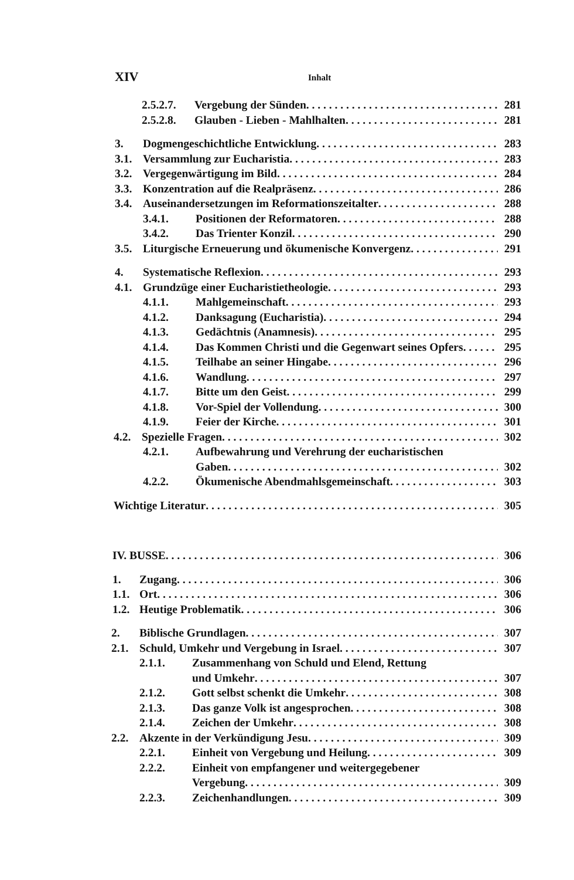XIV Inhalt
2.5.2.7. Vergebung der Sünden 281
2.5.2.8. Glauben - Lieben - Mahlhalten 281
3. Dogmengeschichtliche Entwicklung 283
3.1. Versammlung zur Eucharistia 283
3.2. Vergegenwärtigung im Bild 284
3.3. Konzentration auf die Realpräsenz 286
3.4. Auseinandersetzungen im Reformationszeitalter 288
3.4.1. Positionen der Reformatoren 288
3.4.2. Das Trienter Konzil 290
3.5. Liturgische Erneuerung und ökumenische Konvergenz 291
4. Systematische Reflexion 293
4.1. Grundzüge einer Eucharistietheologie 293
4.1.1. Mahlgemeinschaft 293
4.1.2. Danksagung (Eucharistia) 294
4.1.3. Gedächtnis (Anamnesis) 295
4.1.4. Das Kommen Christi und die Gegenwart seines Opfers 295
4.1.5. Teilhabe an seiner Hingabe 296
4.1.6. Wandlung 297
4.1.7. Bitte um den Geist 299
4.1.8. Vor-Spiel der Vollendung 300
4.1.9. Feier der Kirche 301
4.2. Spezielle Fragen 302
4.2.1. Aufbewahrung und Verehrung der eucharistischen
Gaben 302
4.2.2. Ökumenische Abendmahlsgemeinschaft 303
Wichtige Literatur 305
IV. BUSSE 306
1. Zugang 306
1.1. Ort 306
1.2. Heutige Problematik 306
2. Biblische Grundlagen 307
2.1. Schuld, Umkehr und Vergebung in Israel 307
2.1.1. Zusammenhang von Schuld und Elend, Rettung
und Umkehr 307
2.1.2. Gott selbst schenkt die Umkehr 308
2.1.3. Das ganze Volk ist angesprochen 308
2.1.4. Zeichen der Umkehr 308
2.2. Akzente in der Verkündigung Jesu 309
2.2.1. Einheit von Vergebung und Heilung 309
2.2.2. Einheit von empfangener und weitergegebener
Vergebung 309
2.2.3. Zeichenhandlungen 309